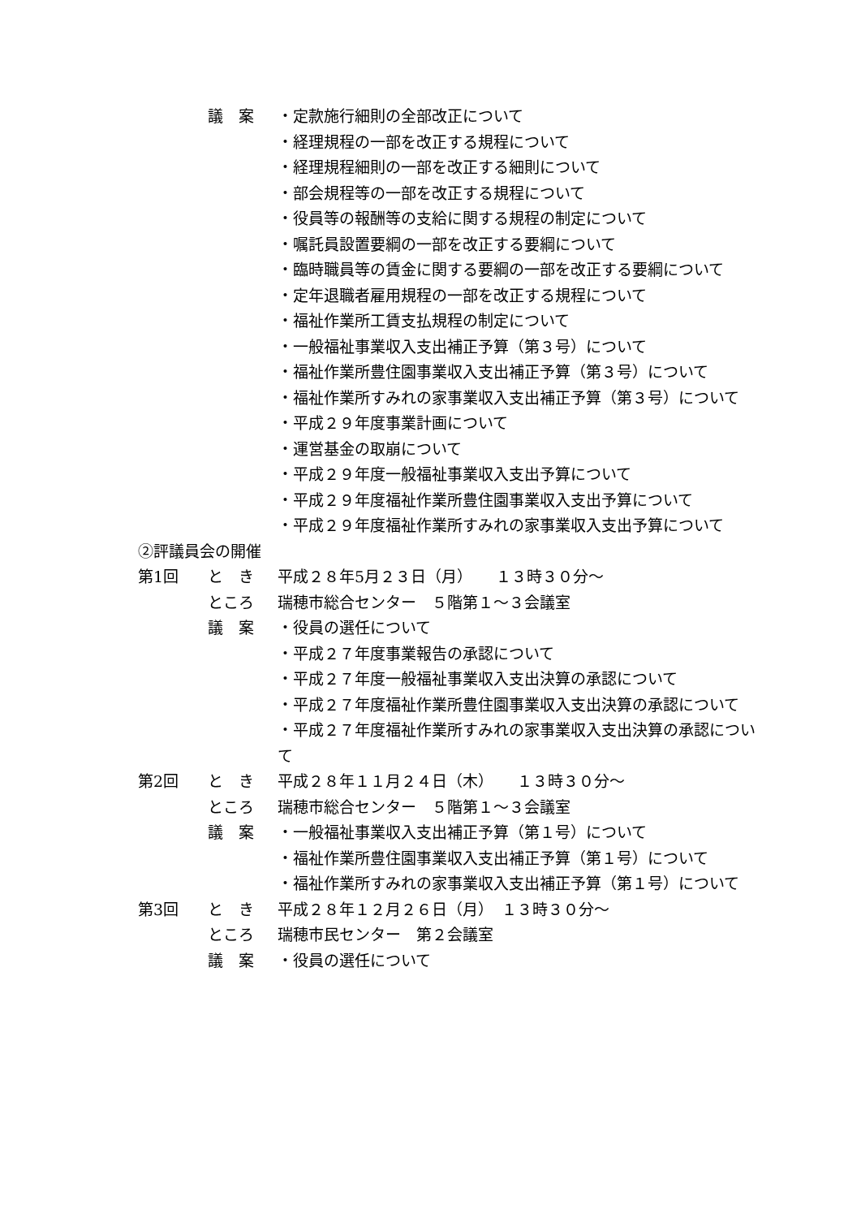議　案 ・定款施行細則の全部改正について
・経理規程の一部を改正する規程について
・経理規程細則の一部を改正する細則について
・部会規程等の一部を改正する規程について
・役員等の報酬等の支給に関する規程の制定について
・嘱託員設置要綱の一部を改正する要綱について
・臨時職員等の賃金に関する要綱の一部を改正する要綱について
・定年退職者雇用規程の一部を改正する規程について
・福祉作業所工賃支払規程の制定について
・一般福祉事業収入支出補正予算（第３号）について
・福祉作業所豊住園事業収入支出補正予算（第３号）について
・福祉作業所すみれの家事業収入支出補正予算（第３号）について
・平成２９年度事業計画について
・運営基金の取崩について
・平成２９年度一般福祉事業収入支出予算について
・平成２９年度福祉作業所豊住園事業収入支出予算について
・平成２９年度福祉作業所すみれの家事業収入支出予算について
②評議員会の開催
第1回 と　き 平成２８年5月２３日（月）　　１３時３０分～
ところ 瑞穂市総合センター　５階第１～３会議室
議　案 ・役員の選任について
・平成２７年度事業報告の承認について
・平成２７年度一般福祉事業収入支出決算の承認について
・平成２７年度福祉作業所豊住園事業収入支出決算の承認について
・平成２７年度福祉作業所すみれの家事業収入支出決算の承認について
第2回 と　き 平成２８年１１月２４日（木）　　１３時３０分～
ところ 瑞穂市総合センター　５階第１～３会議室
議　案 ・一般福祉事業収入支出補正予算（第１号）について
・福祉作業所豊住園事業収入支出補正予算（第１号）について
・福祉作業所すみれの家事業収入支出補正予算（第１号）について
第3回 と　き 平成２８年１２月２６日（月）　１３時３０分～
ところ 瑞穂市民センター　第２会議室
議　案 ・役員の選任について